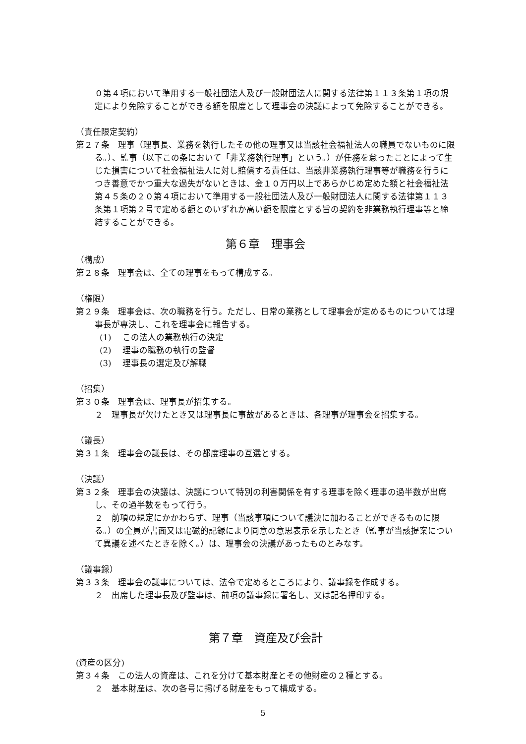０第４項において準用する一般社団法人及び一般財団法人に関する法律第１１３条第１項の規定により免除することができる額を限度として理事会の決議によって免除することができる。
（責任限定契約）
第２７条　理事（理事長、業務を執行したその他の理事又は当該社会福祉法人の職員でないものに限る。）、監事（以下この条において「非業務執行理事」という。）が任務を怠ったことによって生じた損害について社会福祉法人に対し賠償する責任は、当該非業務執行理事等が職務を行うにつき善意でかつ重大な過失がないときは、金１０万円以上であらかじめ定めた額と社会福祉法第４５条の２０第４項において準用する一般社団法人及び一般財団法人に関する法律第１１３条第１項第２号で定める額とのいずれか高い額を限度とする旨の契約を非業務執行理事等と締結することができる。
第６章　理事会
（構成）
第２８条　理事会は、全ての理事をもって構成する。
（権限）
第２９条　理事会は、次の職務を行う。ただし、日常の業務として理事会が定めるものについては理事長が専決し、これを理事会に報告する。
(1)　 この法人の業務執行の決定
(2)　 理事の職務の執行の監督
(3)　 理事長の選定及び解職
（招集）
第３０条　理事会は、理事長が招集する。
２　理事長が欠けたとき又は理事長に事故があるときは、各理事が理事会を招集する。
（議長）
第３１条　理事会の議長は、その都度理事の互選とする。
（決議）
第３２条　理事会の決議は、決議について特別の利害関係を有する理事を除く理事の過半数が出席し、その過半数をもって行う。
２　前項の規定にかかわらず、理事（当該事項について議決に加わることができるものに限る。）の全員が書面又は電磁的記録により同意の意思表示を示したとき（監事が当該提案について異議を述べたときを除く。）は、理事会の決議があったものとみなす。
（議事録）
第３３条　理事会の議事については、法令で定めるところにより、議事録を作成する。
２　出席した理事長及び監事は、前項の議事録に署名し、又は記名押印する。
第７章　資産及び会計
(資産の区分)
第３４条　この法人の資産は、これを分けて基本財産とその他財産の２種とする。
２　基本財産は、次の各号に掲げる財産をもって構成する。
5